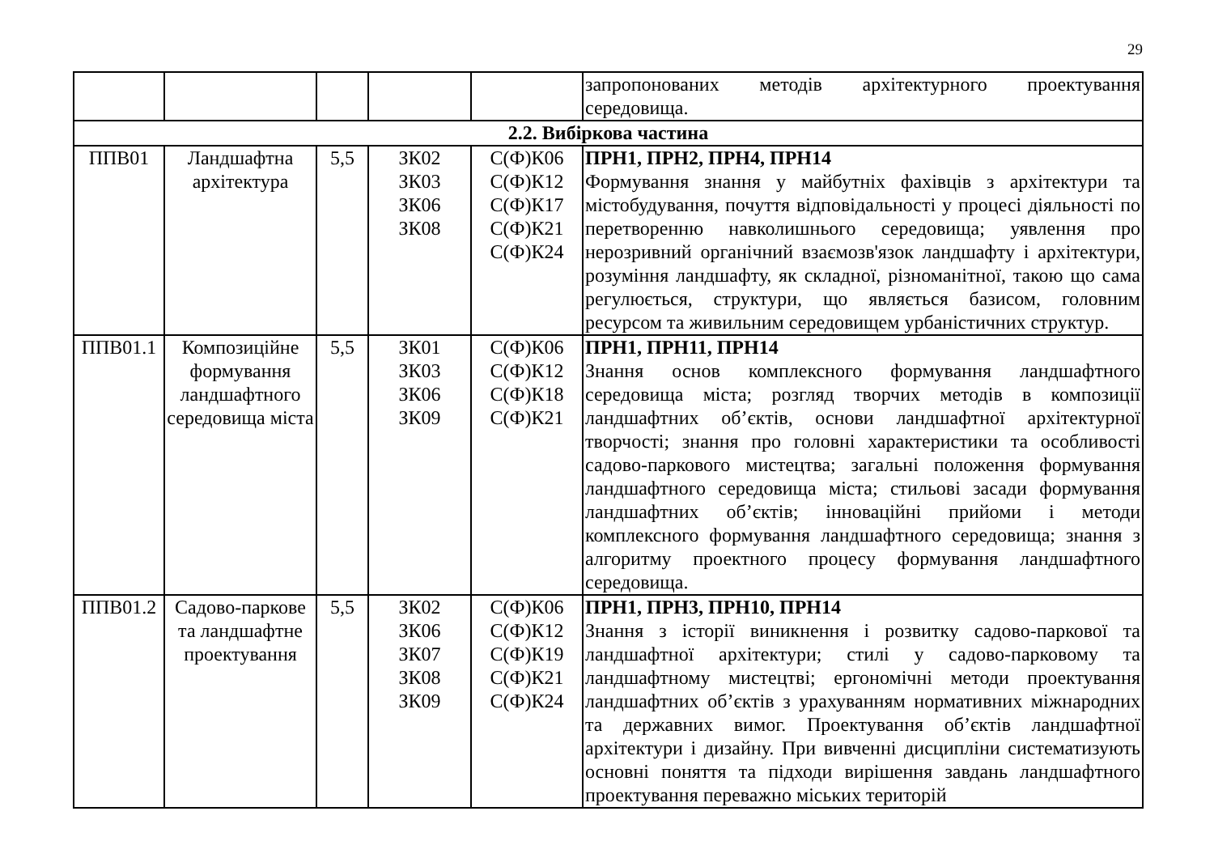29
| | | | | | запропонованих методів архітектурного проектування середовища. |
| 2.2. Вибіркова частина | | | | | |
| ППВ01 | Ландшафтна архітектура | 5,5 | ЗК02 ЗК03 ЗК06 ЗК08 | С(Ф)К06 С(Ф)К12 С(Ф)К17 С(Ф)К21 С(Ф)К24 | ПРН1, ПРН2, ПРН4, ПРН14 Формування знання у майбутніх фахівців з архітектури та містобудування, почуття відповідальності у процесі діяльності по перетворенню навколишнього середовища; уявлення про нерозривний органічний взаємозв'язок ландшафту і архітектури, розуміння ландшафту, як складної, різноманітної, такою що сама регулюється, структури, що являється базисом, головним ресурсом та живильним середовищем урбаністичних структур. |
| ППВ01.1 | Композиційне формування ландшафтного середовища міста | 5,5 | ЗК01 ЗК03 ЗК06 ЗК09 | С(Ф)К06 С(Ф)К12 С(Ф)К18 С(Ф)К21 | ПРН1, ПРН11, ПРН14 Знання основ комплексного формування ландшафтного середовища міста; розгляд творчих методів в композиції ландшафтних об’єктів, основи ландшафтної архітектурної творчості; знання про головні характеристики та особливості садово-паркового мистецтва; загальні положення формування ландшафтного середовища міста; стильові засади формування ландшафтних об’єктів; інноваційні прийоми і методи комплексного формування ландшафтного середовища; знання з алгоритму проектного процесу формування ландшафтного середовища. |
| ППВ01.2 | Садово-паркове та ландшафтне проектування | 5,5 | ЗК02 ЗК06 ЗК07 ЗК08 ЗК09 | С(Ф)К06 С(Ф)К12 С(Ф)К19 С(Ф)К21 С(Ф)К24 | ПРН1, ПРН3, ПРН10, ПРН14 Знання з історії виникнення і розвитку садово-паркової та ландшафтної архітектури; стилі у садово-парковому та ландшафтному мистецтві; ергономічні методи проектування ландшафтних об’єктів з урахуванням нормативних міжнародних та державних вимог. Проектування об’єктів ландшафтної архітектури і дизайну. При вивченні дисципліни систематизують основні поняття та підходи вирішення завдань ландшафтного проектування переважно міських територій |